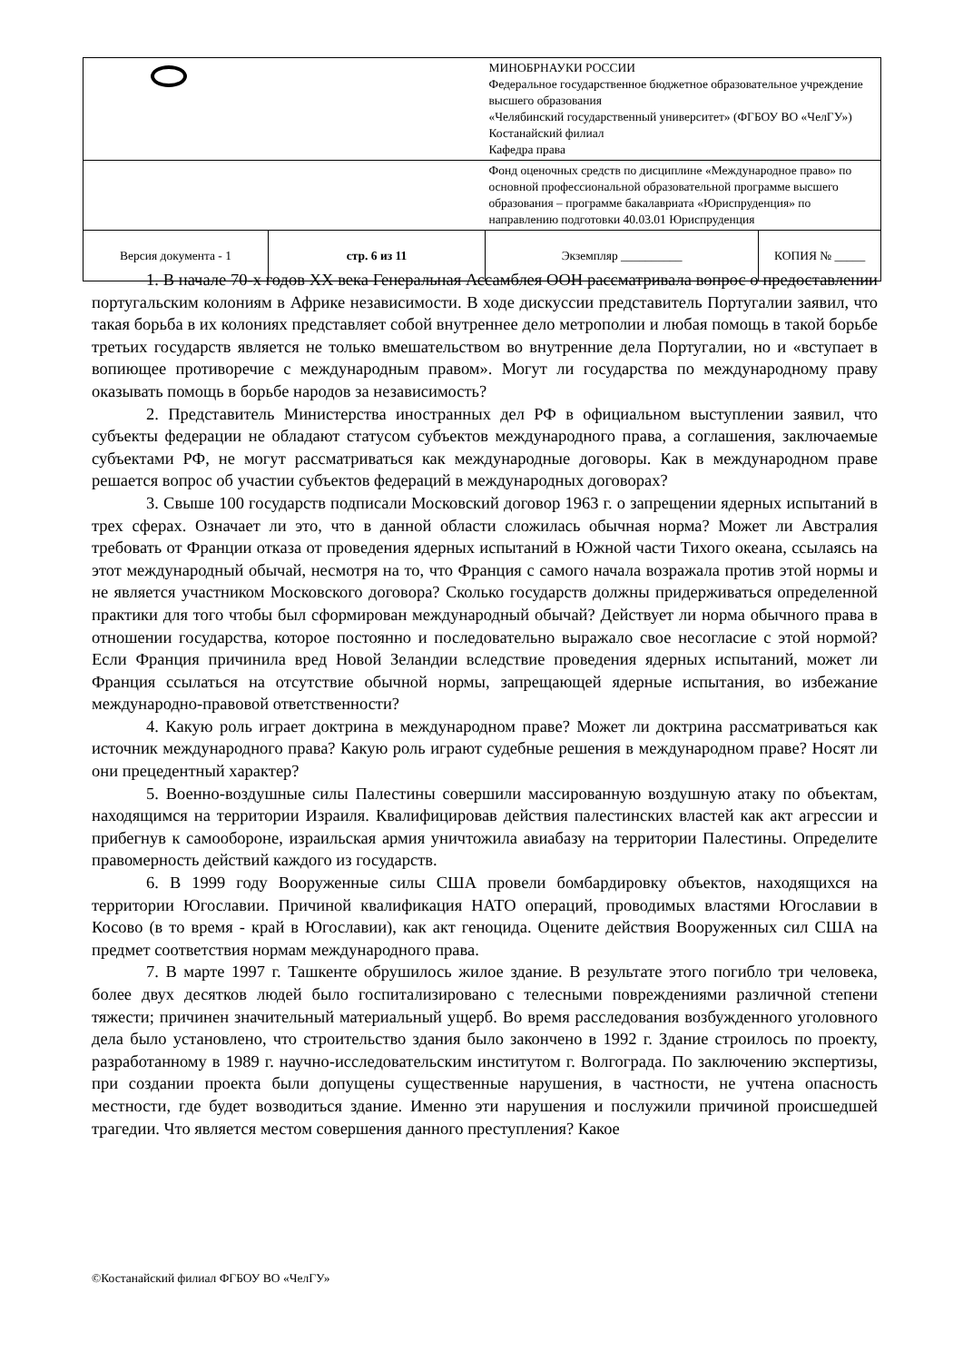| | | МИНОБРНАУКИ РОССИИ Федеральное государственное бюджетное образовательное учреждение высшего образования «Челябинский государственный университет» (ФГБОУ ВО «ЧелГУ») Костанайский филиал Кафедра права | |
| | | Фонд оценочных средств по дисциплине «Международное право» по основной профессиональной образовательной программе высшего образования – программе бакалавриата «Юриспруденция» по направлению подготовки 40.03.01 Юриспруденция | |
| Версия документа - 1 | стр. 6 из 11 | Экземпляр __________ | КОПИЯ № _____ |
1. В начале 70-х годов XX века Генеральная Ассамблея ООН рассматривала вопрос о предоставлении португальским колониям в Африке независимости. В ходе дискуссии представитель Португалии заявил, что такая борьба в их колониях представляет собой внутреннее дело метрополии и любая помощь в такой борьбе третьих государств является не только вмешательством во внутренние дела Португалии, но и «вступает в вопиющее противоречие с международным правом». Могут ли государства по международному праву оказывать помощь в борьбе народов за независимость?
2. Представитель Министерства иностранных дел РФ в официальном выступлении заявил, что субъекты федерации не обладают статусом субъектов международного права, а соглашения, заключаемые субъектами РФ, не могут рассматриваться как международные договоры. Как в международном праве решается вопрос об участии субъектов федераций в международных договорах?
3. Свыше 100 государств подписали Московский договор 1963 г. о запрещении ядерных испытаний в трех сферах. Означает ли это, что в данной области сложилась обычная норма? Может ли Австралия требовать от Франции отказа от проведения ядерных испытаний в Южной части Тихого океана, ссылаясь на этот международный обычай, несмотря на то, что Франция с самого начала возражала против этой нормы и не является участником Московского договора? Сколько государств должны придерживаться определенной практики для того чтобы был сформирован международный обычай? Действует ли норма обычного права в отношении государства, которое постоянно и последовательно выражало свое несогласие с этой нормой? Если Франция причинила вред Новой Зеландии вследствие проведения ядерных испытаний, может ли Франция ссылаться на отсутствие обычной нормы, запрещающей ядерные испытания, во избежание международно-правовой ответственности?
4. Какую роль играет доктрина в международном праве? Может ли доктрина рассматриваться как источник международного права? Какую роль играют судебные решения в международном праве? Носят ли они прецедентный характер?
5. Военно-воздушные силы Палестины совершили массированную воздушную атаку по объектам, находящимся на территории Израиля. Квалифицировав действия палестинских властей как акт агрессии и прибегнув к самообороне, израильская армия уничтожила авиабазу на территории Палестины. Определите правомерность действий каждого из государств.
6. В 1999 году Вооруженные силы США провели бомбардировку объектов, находящихся на территории Югославии. Причиной квалификация НАТО операций, проводимых властями Югославии в Косово (в то время - край в Югославии), как акт геноцида. Оцените действия Вооруженных сил США на предмет соответствия нормам международного права.
7. В марте 1997 г. Ташкенте обрушилось жилое здание. В результате этого погибло три человека, более двух десятков людей было госпитализировано с телесными повреждениями различной степени тяжести; причинен значительный материальный ущерб. Во время расследования возбужденного уголовного дела было установлено, что строительство здания было закончено в 1992 г. Здание строилось по проекту, разработанному в 1989 г. научно-исследовательским институтом г. Волгограда. По заключению экспертизы, при создании проекта были допущены существенные нарушения, в частности, не учтена опасность местности, где будет возводиться здание. Именно эти нарушения и послужили причиной происшедшей трагедии. Что является местом совершения данного преступления? Какое
©Костанайский филиал ФГБОУ ВО «ЧелГУ»